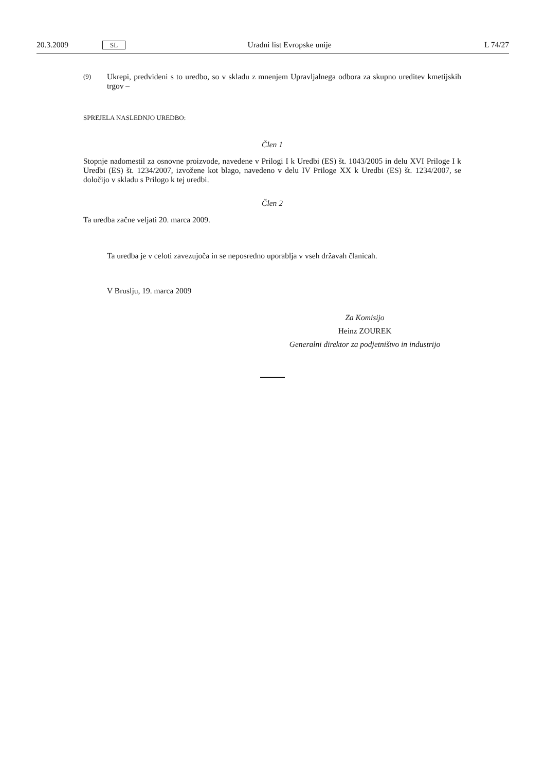20.3.2009 SL Uradni list Evropske unije L 74/27
(9)
Ukrepi, predvideni s to uredbo, so v skladu z mnenjem Upravljalnega odbora za skupno ureditev kmetijskih trgov –
SPREJELA NASLEDNJO UREDBO:
Člen 1
Stopnje nadomestil za osnovne proizvode, navedene v Prilogi I k Uredbi (ES) št. 1043/2005 in delu XVI Priloge I k Uredbi (ES) št. 1234/2007, izvožene kot blago, navedeno v delu IV Priloge XX k Uredbi (ES) št. 1234/2007, se določijo v skladu s Prilogo k tej uredbi.
Člen 2
Ta uredba začne veljati 20. marca 2009.
Ta uredba je v celoti zavezujoča in se neposredno uporablja v vseh državah članicah.
V Bruslju, 19. marca 2009
Za Komisijo
Heinz ZOUREK
Generalni direktor za podjetništvo in industrijo